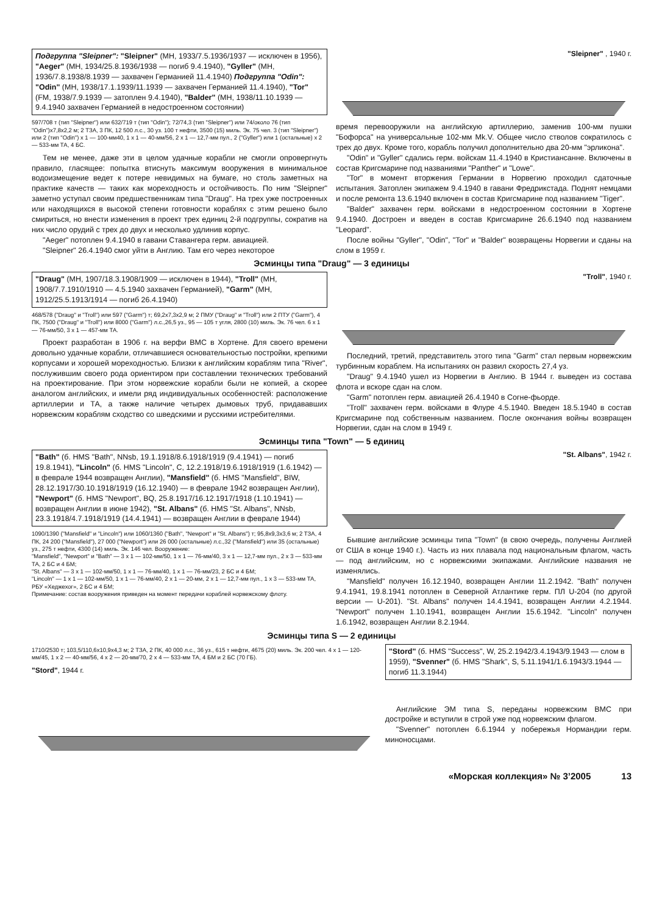Подгруппа "Sleipner": "Sleipner" (МН, 1933/7.5.1936/1937 — исключен в 1956), "Aeger" (МН, 1934/25.8.1936/1938 — погиб 9.4.1940), "Gyller" (МН, 1936/7.8.1938/8.1939 — захвачен Германией 11.4.1940) Подгруппа "Odin": "Odin" (МН, 1938/17.1.1939/11.1939 — захвачен Германией 11.4.1940), "Tor" (FM, 1938/7.9.1939 — затоплен 9.4.1940), "Balder" (МН, 1938/11.10.1939 — 9.4.1940 захвачен Германией в недостроенном состоянии)
597/708 т (тип "Sleipner") или 632/719 т (тип "Odin"); 72/74,3 (тип "Sleipner") или 74/около 76 (тип "Odin")x7,8x2,2 м; 2 ТЗА, 3 ПК, 12 500 л.с., 30 уз. 100 т нефти, 3500 (15) миль. Эк. 75 чел. 3 (тип "Sleipner") или 2 (тип "Odin") x 1 — 100-мм40, 1 x 1 — 40-мм/56, 2 x 1 — 12,7-мм пул., 2 ("Gyller") или 1 (остальные) x 2 — 533-мм ТА, 4 БС.
Тем не менее, даже эти в целом удачные корабли не смогли опровергнуть правило, гласящее: попытка втиснуть максимум вооружения в минимальное водоизмещение ведет к потере невидимых на бумаге, но столь заметных на практике качеств — таких как мореходность и остойчивость. По ним "Sleipner" заметно уступал своим предшественникам типа "Draug". На трех уже построенных или находящихся в высокой степени готовности кораблях с этим решено было смириться, но внести изменения в проект трех единиц 2-й подгруппы, сократив на них число орудий с трех до двух и несколько удлинив корпус.
"Aeger" потоплен 9.4.1940 в гавани Ставангера герм. авиацией.
"Sleipner" 26.4.1940 смог уйти в Англию. Там его через некоторое
"Sleipner" , 1940 г.
время перевооружили на английскую артиллерию, заменив 100-мм пушки "Бофорса" на универсальные 102-мм Mk.V. Общее число стволов сократилось с трех до двух. Кроме того, корабль получил дополнительно два 20-мм "эрликона".
"Odin" и "Gyller" сдались герм. войскам 11.4.1940 в Кристиансанне. Включены в состав Кригсмарине под названиями "Panther" и "Lowe".
"Tor" в момент вторжения Германии в Норвегию проходил сдаточные испытания. Затоплен экипажем 9.4.1940 в гавани Фредрикстада. Поднят немцами и после ремонта 13.6.1940 включен в состав Кригсмарине под названием "Tiger".
"Balder" захвачен герм. войсками в недостроенном состоянии в Хортене 9.4.1940. Достроен и введен в состав Кригсмарине 26.6.1940 под названием "Leopard".
После войны "Gyller", "Odin", "Tor" и "Balder" возвращены Норвегии и сданы на слом в 1959 г.
Эсминцы типа "Draug" — 3 единицы
"Draug" (МН, 1907/18.3.1908/1909 — исключен в 1944), "Troll" (МН, 1908/7.7.1910/1910 — 4.5.1940 захвачен Германией), "Garm" (МН, 1912/25.5.1913/1914 — погиб 26.4.1940)
468/578 ("Draug" и "Troll") или 597 ("Garm") т; 69,2x7,3x2,9 м; 2 ПМУ ("Draug" и "Troll") или 2 ПТУ ("Garm"), 4 ПК, 7500 ("Draug" и "Troll") или 8000 ("Garm") л.с.,26,5 уз., 95 — 105 т угля, 2800 (10) миль. Эк. 76 чел. 6 x 1 — 76-мм/50, 3 x 1 — 457-мм ТА.
Проект разработан в 1906 г. на верфи ВМС в Хортене. Для своего времени довольно удачные корабли, отличавшиеся основательностью постройки, крепкими корпусами и хорошей мореходностью. Близки к английским кораблям типа "River", послужившим своего рода ориентиром при составлении технических требований на проектирование. При этом норвежские корабли были не копией, а скорее аналогом английских, и имели ряд индивидуальных особенностей: расположение артиллерии и ТА, а также наличие четырех дымовых труб, придававших норвежским кораблям сходство со шведскими и русскими истребителями.
"Troll", 1940 г.
Последний, третий, представитель этого типа "Garm" стал первым норвежским турбинным кораблем. На испытаниях он развил скорость 27,4 уз.
"Draug" 9.4.1940 ушел из Норвегии в Англию. В 1944 г. выведен из состава флота и вскоре сдан на слом.
"Garm" потоплен герм. авиацией 26.4.1940 в Согне-фьорде.
"Troll" захвачен герм. войсками в Флуре 4.5.1940. Введен 18.5.1940 в состав Кригсмарине под собственным названием. После окончания войны возвращен Норвегии, сдан на слом в 1949 г.
Эсминцы типа "Town" — 5 единиц
"Bath" (б. HMS "Bath", NNsb, 19.1.1918/8.6.1918/1919 (9.4.1941) — погиб 19.8.1941), "Lincoln" (б. HMS "Lincoln", C, 12.2.1918/19.6.1918/1919 (1.6.1942) — в феврале 1944 возвращен Англии), "Mansfield" (б. HMS "Mansfield", BIW, 28.12.1917/30.10.1918/1919 (16.12.1940) — в феврале 1942 возвращен Англии), "Newport" (б. HMS "Newport", BQ, 25.8.1917/16.12.1917/1918 (1.10.1941) — возвращен Англии в июне 1942), "St. Albans" (б. HMS "St. Albans", NNsb, 23.3.1918/4.7.1918/1919 (14.4.1941) — возвращен Англии в феврале 1944)
1090/1390 ("Mansfield" и "Lincoln") или 1060/1360 ("Bath", "Newport" и "St. Albans") т; 95,8x9,3x3,6 м; 2 ТЗА, 4 ПК, 24 200 ("Mansfield"), 27 000 ("Newport") или 26 000 (остальные) л.с.,32 ("Mansfield") или 35 (остальные) уз., 275 т нефти, 4300 (14) миль. Эк. 146 чел. Вооружение:
"Mansfield", "Newport" и "Bath" — 3 x 1 — 102-мм/50, 1 x 1 — 76-мм/40, 3 x 1 — 12,7-мм пул., 2 x 3 — 533-мм ТА, 2 БС и 4 БМ;
"St. Albans" — 3 x 1 — 102-мм/50, 1 x 1 — 76-мм/40, 1 x 1 — 76-мм/23, 2 БС и 4 БМ;
"Lincoln" — 1 x 1 — 102-мм/50, 1 x 1 — 76-мм/40, 2 x 1 — 20-мм, 2 x 1 — 12,7-мм пул., 1 x 3 — 533-мм ТА, РБУ «Хеджехог», 2 БС и 4 БМ;
Примечание: состав вооружения приведен на момент передачи кораблей норвежскому флоту.
"St. Albans", 1942 г.
Бывшие английские эсминцы типа "Town" (в свою очередь, получены Англией от США в конце 1940 г.). Часть из них плавала под национальным флагом, часть — под английским, но с норвежскими экипажами. Английские названия не изменялись.
"Mansfield" получен 16.12.1940, возвращен Англии 11.2.1942. "Bath" получен 9.4.1941, 19.8.1941 потоплен в Северной Атлантике герм. ПЛ U-204 (по другой версии — U-201). "St. Albans" получен 14.4.1941, возвращен Англии 4.2.1944. "Newport" получен 1.10.1941, возвращен Англии 15.6.1942. "Lincoln" получен 1.6.1942, возвращен Англии 8.2.1944.
Эсминцы типа S — 2 единицы
1710/2530 т; 103,5/110,6x10,9x4,3 м; 2 ТЗА, 2 ПК, 40 000 л.с., 36 уз., 615 т нефти, 4675 (20) миль. Эк. 200 чел. 4 x 1 — 120-мм/45, 1 x 2 — 40-мм/56, 4 x 2 — 20-мм/70, 2 x 4 — 533-мм ТА, 4 БМ и 2 БС (70 ГБ).
"Stord", 1944 г.
"Stord" (б. HMS "Success", W, 25.2.1942/3.4.1943/9.1943 — слом в 1959), "Svenner" (б. HMS "Shark", S, 5.11.1941/1.6.1943/3.1944 — погиб 11.3.1944)
Английские ЭМ типа S, переданы норвежским ВМС при достройке и вступили в строй уже под норвежским флагом.
"Svenner" потоплен 6.6.1944 у побережья Нормандии герм. миноносцами.
«Морская коллекция» № 3’2005 13